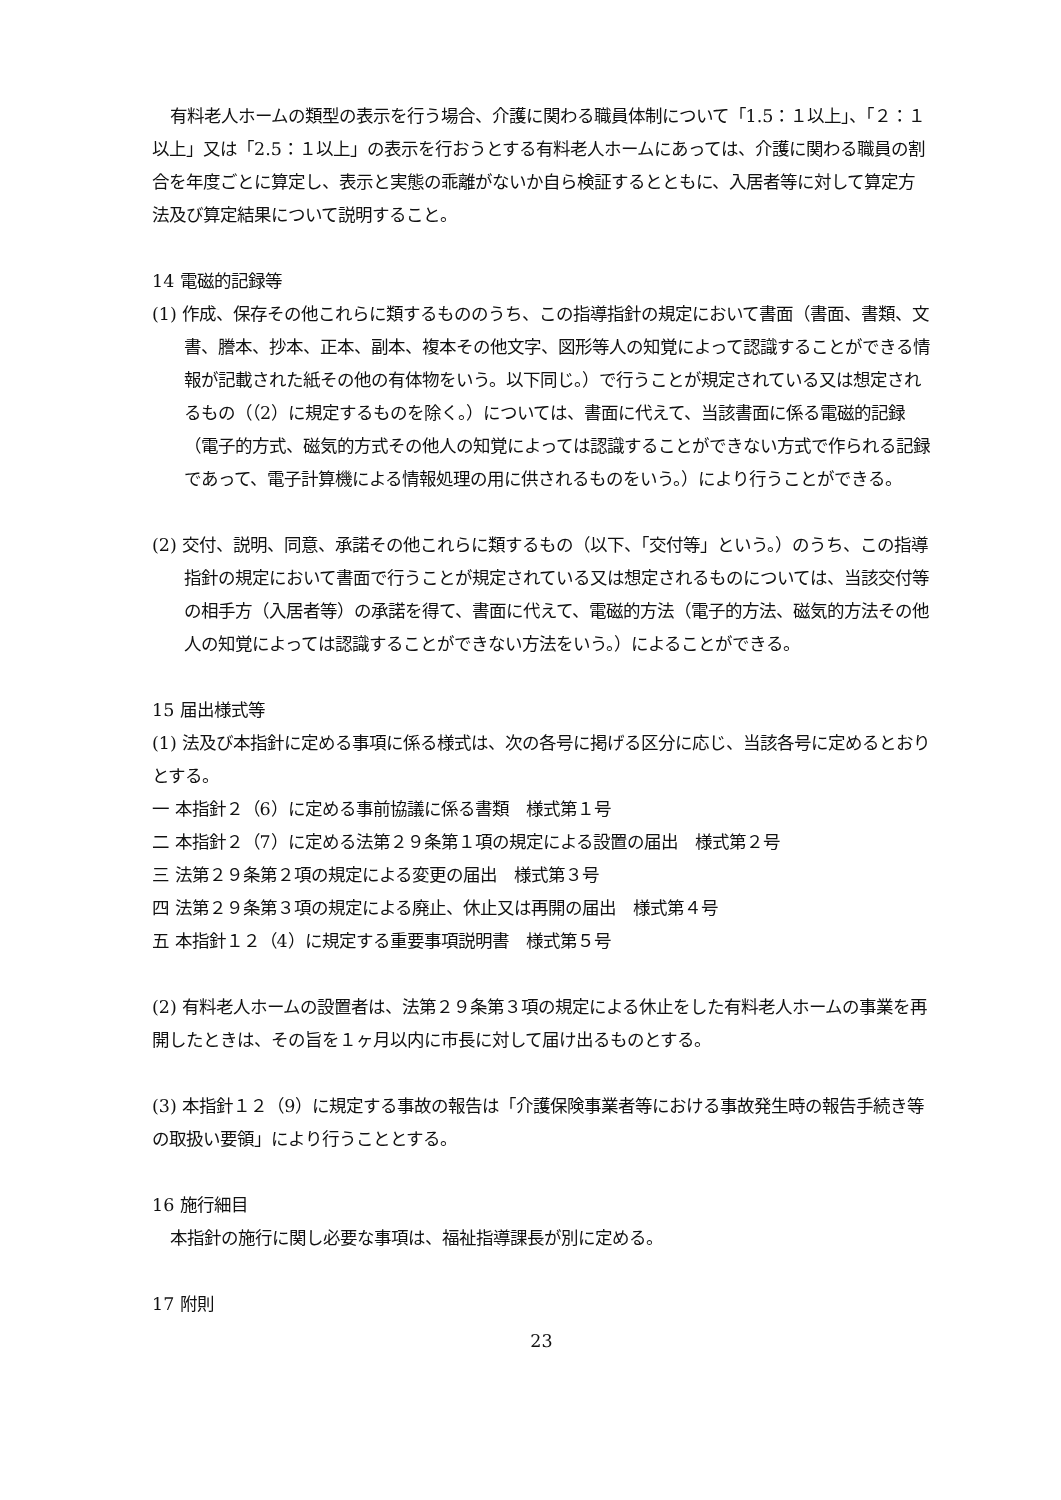有料老人ホームの類型の表示を行う場合、介護に関わる職員体制について「1.5：１以上」、「２：１以上」又は「2.5：１以上」の表示を行おうとする有料老人ホームにあっては、介護に関わる職員の割合を年度ごとに算定し、表示と実態の乖離がないか自ら検証するとともに、入居者等に対して算定方法及び算定結果について説明すること。
14 電磁的記録等
(1) 作成、保存その他これらに類するもののうち、この指導指針の規定において書面（書面、書類、文書、謄本、抄本、正本、副本、複本その他文字、図形等人の知覚によって認識することができる情報が記載された紙その他の有体物をいう。以下同じ。）で行うことが規定されている又は想定されるもの（（2）に規定するものを除く。）については、書面に代えて、当該書面に係る電磁的記録（電子的方式、磁気的方式その他人の知覚によっては認識することができない方式で作られる記録であって、電子計算機による情報処理の用に供されるものをいう。）により行うことができる。
(2) 交付、説明、同意、承諾その他これらに類するもの（以下、「交付等」という。）のうち、この指導指針の規定において書面で行うことが規定されている又は想定されるものについては、当該交付等の相手方（入居者等）の承諾を得て、書面に代えて、電磁的方法（電子的方法、磁気的方法その他人の知覚によっては認識することができない方法をいう。）によることができる。
15 届出様式等
(1) 法及び本指針に定める事項に係る様式は、次の各号に掲げる区分に応じ、当該各号に定めるとおりとする。
一 本指針２（6）に定める事前協議に係る書類　様式第１号
二 本指針２（7）に定める法第２９条第１項の規定による設置の届出　様式第２号
三 法第２９条第２項の規定による変更の届出　様式第３号
四 法第２９条第３項の規定による廃止、休止又は再開の届出　様式第４号
五 本指針１２（4）に規定する重要事項説明書　様式第５号
(2) 有料老人ホームの設置者は、法第２９条第３項の規定による休止をした有料老人ホームの事業を再開したときは、その旨を１ヶ月以内に市長に対して届け出るものとする。
(3) 本指針１２（9）に規定する事故の報告は「介護保険事業者等における事故発生時の報告手続き等の取扱い要領」により行うこととする。
16 施行細目
本指針の施行に関し必要な事項は、福祉指導課長が別に定める。
17 附則
23